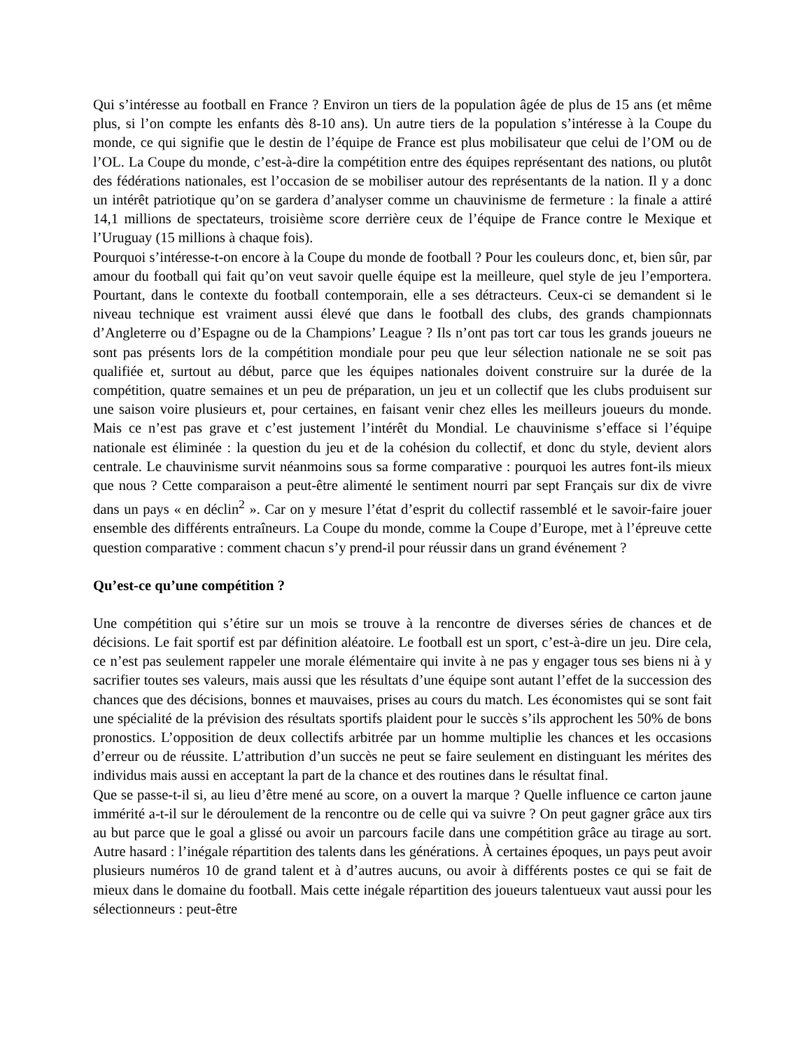Qui s’intéresse au football en France ? Environ un tiers de la population âgée de plus de 15 ans (et même plus, si l’on compte les enfants dès 8-10 ans). Un autre tiers de la population s’intéresse à la Coupe du monde, ce qui signifie que le destin de l’équipe de France est plus mobilisateur que celui de l’OM ou de l’OL. La Coupe du monde, c’est-à-dire la compétition entre des équipes représentant des nations, ou plutôt des fédérations nationales, est l’occasion de se mobiliser autour des représentants de la nation. Il y a donc un intérêt patriotique qu’on se gardera d’analyser comme un chauvinisme de fermeture : la finale a attiré 14,1 millions de spectateurs, troisième score derrière ceux de l’équipe de France contre le Mexique et l’Uruguay (15 millions à chaque fois).
Pourquoi s’intéresse-t-on encore à la Coupe du monde de football ? Pour les couleurs donc, et, bien sûr, par amour du football qui fait qu’on veut savoir quelle équipe est la meilleure, quel style de jeu l’emportera. Pourtant, dans le contexte du football contemporain, elle a ses détracteurs. Ceux-ci se demandent si le niveau technique est vraiment aussi élevé que dans le football des clubs, des grands championnats d’Angleterre ou d’Espagne ou de la Champions’ League ? Ils n’ont pas tort car tous les grands joueurs ne sont pas présents lors de la compétition mondiale pour peu que leur sélection nationale ne se soit pas qualifiée et, surtout au début, parce que les équipes nationales doivent construire sur la durée de la compétition, quatre semaines et un peu de préparation, un jeu et un collectif que les clubs produisent sur une saison voire plusieurs et, pour certaines, en faisant venir chez elles les meilleurs joueurs du monde. Mais ce n’est pas grave et c’est justement l’intérêt du Mondial. Le chauvinisme s’efface si l’équipe nationale est éliminée : la question du jeu et de la cohésion du collectif, et donc du style, devient alors centrale. Le chauvinisme survit néanmoins sous sa forme comparative : pourquoi les autres font-ils mieux que nous ? Cette comparaison a peut-être alimenté le sentiment nourri par sept Français sur dix de vivre dans un pays « en déclin<sup>2</sup> ». Car on y mesure l’état d’esprit du collectif rassemblé et le savoir-faire jouer ensemble des différents entraîneurs. La Coupe du monde, comme la Coupe d’Europe, met à l’épreuve cette question comparative : comment chacun s’y prend-il pour réussir dans un grand événement ?
Qu’est-ce qu’une compétition ?
Une compétition qui s’étire sur un mois se trouve à la rencontre de diverses séries de chances et de décisions. Le fait sportif est par définition aléatoire. Le football est un sport, c’est-à-dire un jeu. Dire cela, ce n’est pas seulement rappeler une morale élémentaire qui invite à ne pas y engager tous ses biens ni à y sacrifier toutes ses valeurs, mais aussi que les résultats d’une équipe sont autant l’effet de la succession des chances que des décisions, bonnes et mauvaises, prises au cours du match. Les économistes qui se sont fait une spécialité de la prévision des résultats sportifs plaident pour le succès s’ils approchent les 50% de bons pronostics. L’opposition de deux collectifs arbitrée par un homme multiplie les chances et les occasions d’erreur ou de réussite. L’attribution d’un succès ne peut se faire seulement en distinguant les mérites des individus mais aussi en acceptant la part de la chance et des routines dans le résultat final.
Que se passe-t-il si, au lieu d’être mené au score, on a ouvert la marque ? Quelle influence ce carton jaune immérité a-t-il sur le déroulement de la rencontre ou de celle qui va suivre ? On peut gagner grâce aux tirs au but parce que le goal a glissé ou avoir un parcours facile dans une compétition grâce au tirage au sort. Autre hasard : l’inégale répartition des talents dans les générations. À certaines époques, un pays peut avoir plusieurs numéros 10 de grand talent et à d’autres aucuns, ou avoir à différents postes ce qui se fait de mieux dans le domaine du football. Mais cette inégale répartition des joueurs talentueux vaut aussi pour les sélectionneurs : peut-être